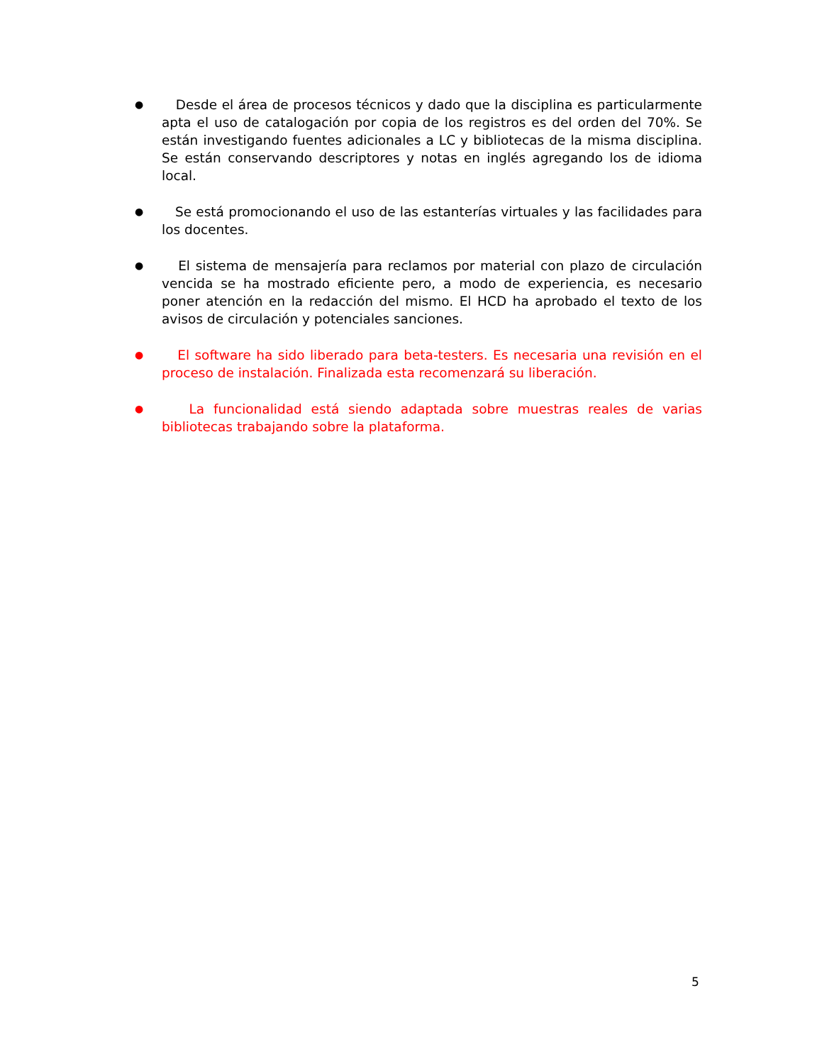●
Desde el área de procesos técnicos y dado que la disciplina es particularmente apta el uso de catalogación por copia de los registros es del orden del 70%. Se están investigando fuentes adicionales a LC y bibliotecas de la misma disciplina. Se están conservando descriptores y notas en inglés agregando los de idioma local.
●
Se está promocionando el uso de las estanterías virtuales y las facilidades para los docentes.
●
El sistema de mensajería para reclamos por material con plazo de circulación vencida se ha mostrado eficiente pero, a modo de experiencia, es necesario poner atención en la redacción del mismo. El HCD ha aprobado el texto de los avisos de circulación y potenciales sanciones.
●
El software ha sido liberado para beta-testers. Es necesaria una revisión en el proceso de instalación. Finalizada esta recomenzará su liberación.
●
La funcionalidad está siendo adaptada sobre muestras reales de varias bibliotecas trabajando sobre la plataforma.
5